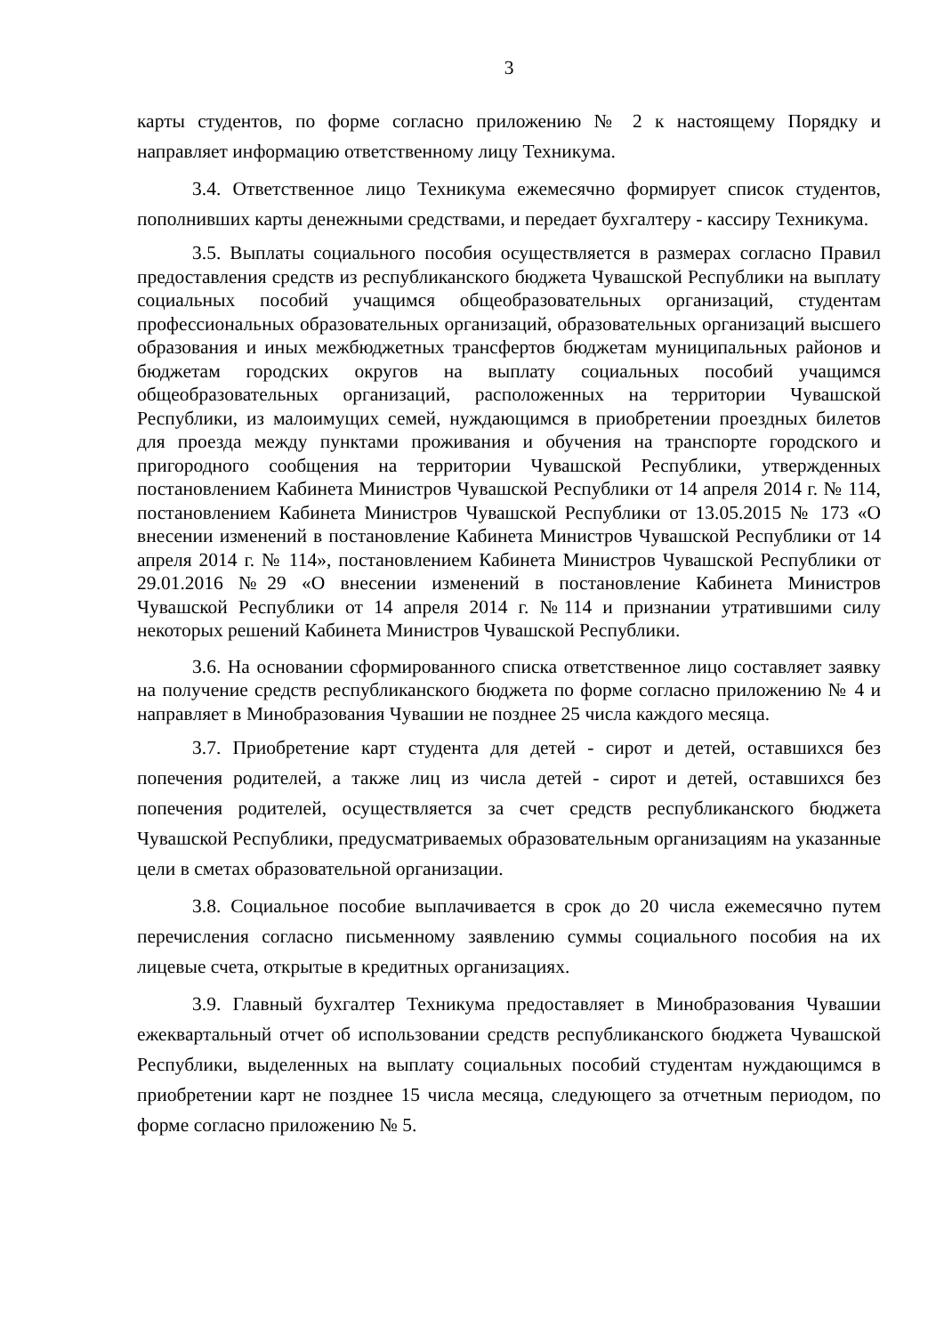3
карты студентов, по форме согласно приложению № 2 к настоящему Порядку и направляет информацию ответственному лицу Техникума.
3.4. Ответственное лицо Техникума ежемесячно формирует список студентов, пополнивших карты денежными средствами, и передает бухгалтеру - кассиру Техникума.
3.5. Выплаты социального пособия осуществляется в размерах согласно Правил предоставления средств из республиканского бюджета Чувашской Республики на выплату социальных пособий учащимся общеобразовательных организаций, студентам профессиональных образовательных организаций, образовательных организаций высшего образования и иных межбюджетных трансфертов бюджетам муниципальных районов и бюджетам городских округов на выплату социальных пособий учащимся общеобразовательных организаций, расположенных на территории Чувашской Республики, из малоимущих семей, нуждающимся в приобретении проездных билетов для проезда между пунктами проживания и обучения на транспорте городского и пригородного сообщения на территории Чувашской Республики, утвержденных постановлением Кабинета Министров Чувашской Республики от 14 апреля 2014 г. № 114, постановлением Кабинета Министров Чувашской Республики от 13.05.2015 № 173 «О внесении изменений в постановление Кабинета Министров Чувашской Республики от 14 апреля 2014 г. № 114», постановлением Кабинета Министров Чувашской Республики от 29.01.2016 №29 «О внесении изменений в постановление Кабинета Министров Чувашской Республики от 14 апреля 2014 г. №114 и признании утратившими силу некоторых решений Кабинета Министров Чувашской Республики.
3.6. На основании сформированного списка ответственное лицо составляет заявку на получение средств республиканского бюджета по форме согласно приложению № 4 и направляет в Минобразования Чувашии не позднее 25 числа каждого месяца.
3.7. Приобретение карт студента для детей - сирот и детей, оставшихся без попечения родителей, а также лиц из числа детей - сирот и детей, оставшихся без попечения родителей, осуществляется за счет средств республиканского бюджета Чувашской Республики, предусматриваемых образовательным организациям на указанные цели в сметах образовательной организации.
3.8. Социальное пособие выплачивается в срок до 20 числа ежемесячно путем перечисления согласно письменному заявлению суммы социального пособия на их лицевые счета, открытые в кредитных организациях.
3.9. Главный бухгалтер Техникума предоставляет в Минобразования Чувашии ежеквартальный отчет об использовании средств республиканского бюджета Чувашской Республики, выделенных на выплату социальных пособий студентам нуждающимся в приобретении карт не позднее 15 числа месяца, следующего за отчетным периодом, по форме согласно приложению № 5.